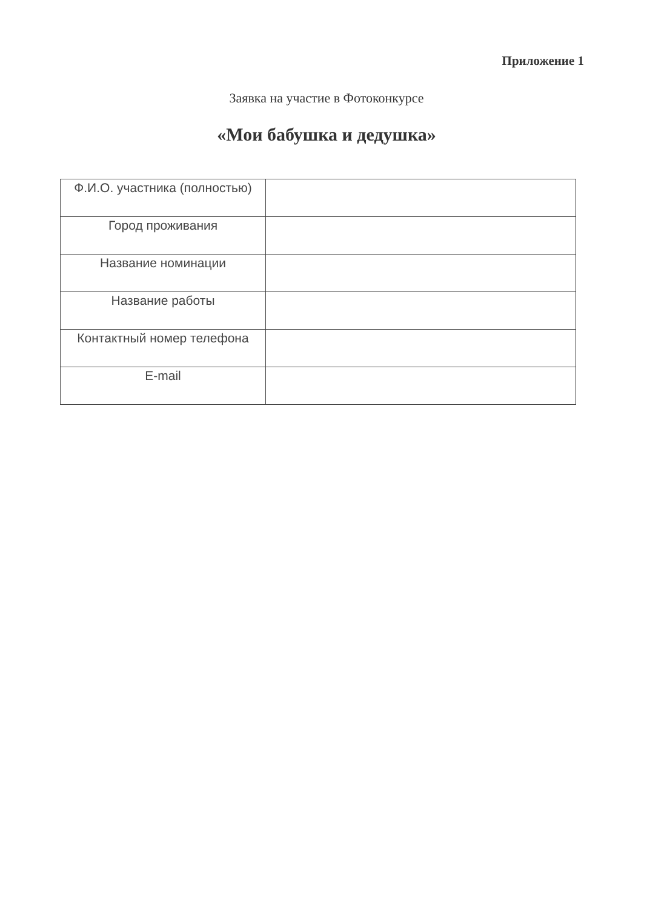Приложение 1
Заявка на участие в Фотоконкурсе
«Мои бабушка и дедушка»
| Ф.И.О. участника (полностью) | |
| Город проживания | |
| Название номинации | |
| Название работы | |
| Контактный номер телефона | |
| E-mail | |